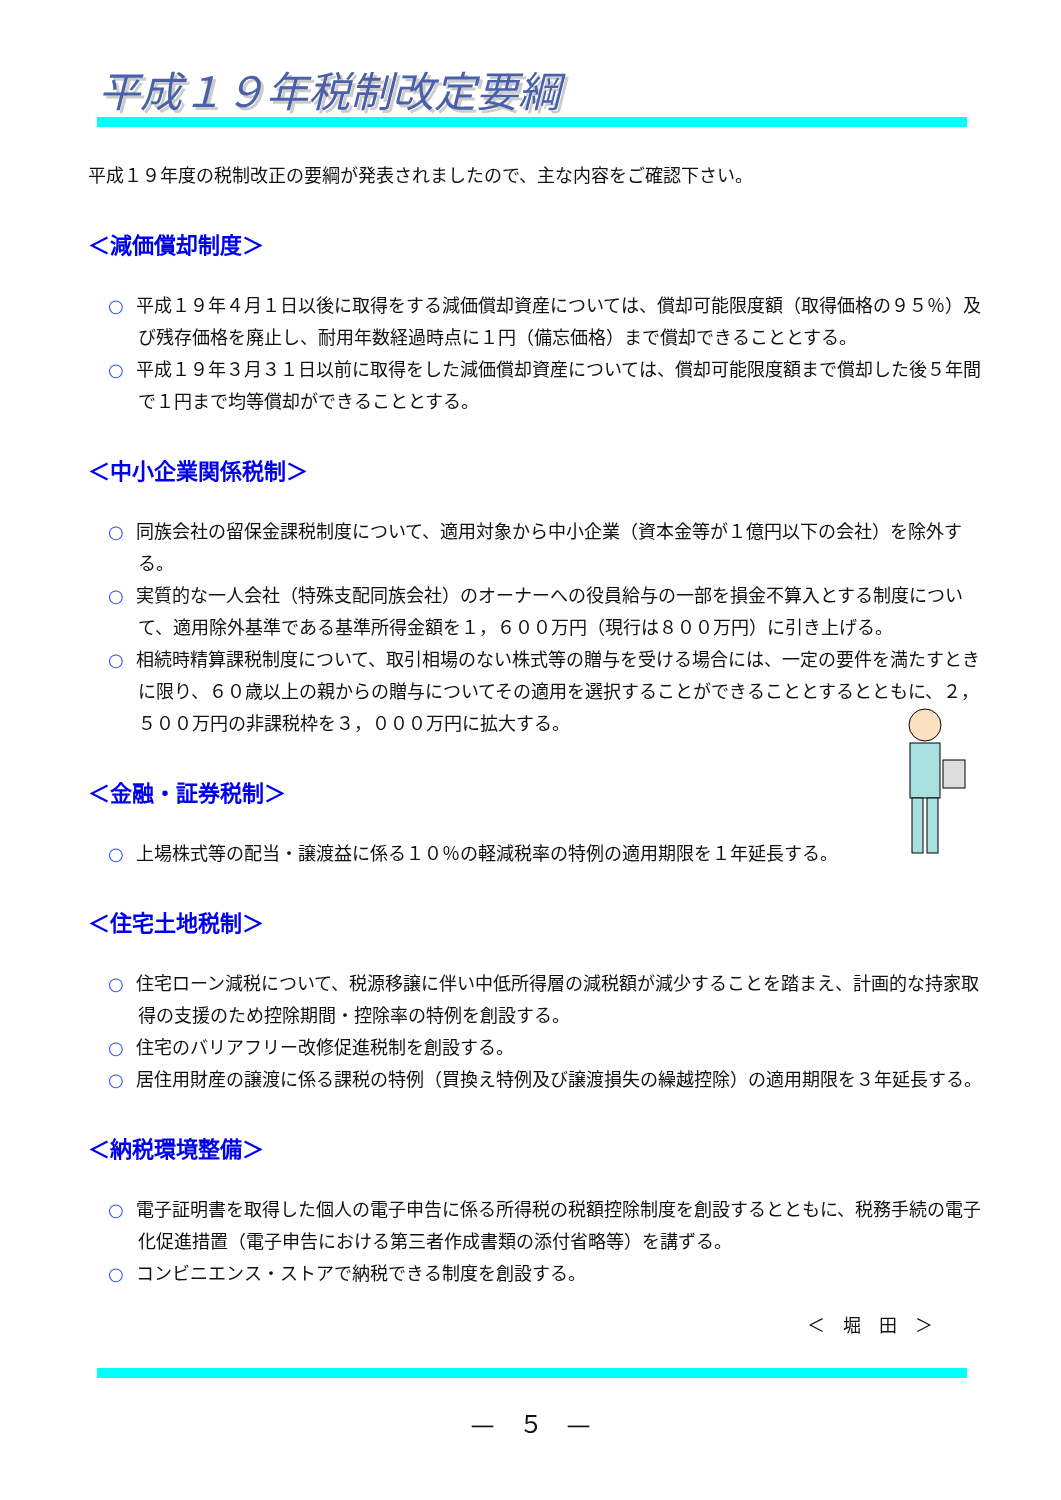平成１９年税制改定要綱
平成１９年度の税制改正の要綱が発表されましたので、主な内容をご確認下さい。
＜減価償却制度＞
○ 平成１９年４月１日以後に取得をする減価償却資産については、償却可能限度額（取得価格の９５％）及び残存価格を廃止し、耐用年数経過時点に１円（備忘価格）まで償却できることとする。
○ 平成１９年３月３１日以前に取得をした減価償却資産については、償却可能限度額まで償却した後５年間で１円まで均等償却ができることとする。
＜中小企業関係税制＞
○ 同族会社の留保金課税制度について、適用対象から中小企業（資本金等が１億円以下の会社）を除外する。
○ 実質的な一人会社（特殊支配同族会社）のオーナーへの役員給与の一部を損金不算入とする制度について、適用除外基準である基準所得金額を１，６００万円（現行は８００万円）に引き上げる。
○ 相続時精算課税制度について、取引相場のない株式等の贈与を受ける場合には、一定の要件を満たすときに限り、６０歳以上の親からの贈与についてその適用を選択することができることとするとともに、２，５００万円の非課税枠を３，０００万円に拡大する。
＜金融・証券税制＞
○ 上場株式等の配当・譲渡益に係る１０％の軽減税率の特例の適用期限を１年延長する。
＜住宅土地税制＞
○ 住宅ローン減税について、税源移譲に伴い中低所得層の減税額が減少することを踏まえ、計画的な持家取得の支援のため控除期間・控除率の特例を創設する。
○ 住宅のバリアフリー改修促進税制を創設する。
○ 居住用財産の譲渡に係る課税の特例（買換え特例及び譲渡損失の繰越控除）の適用期限を３年延長する。
＜納税環境整備＞
○ 電子証明書を取得した個人の電子申告に係る所得税の税額控除制度を創設するとともに、税務手続の電子化促進措置（電子申告における第三者作成書類の添付省略等）を講ずる。
○ コンビニエンス・ストアで納税できる制度を創設する。
＜　堀　田　＞
—　５　—